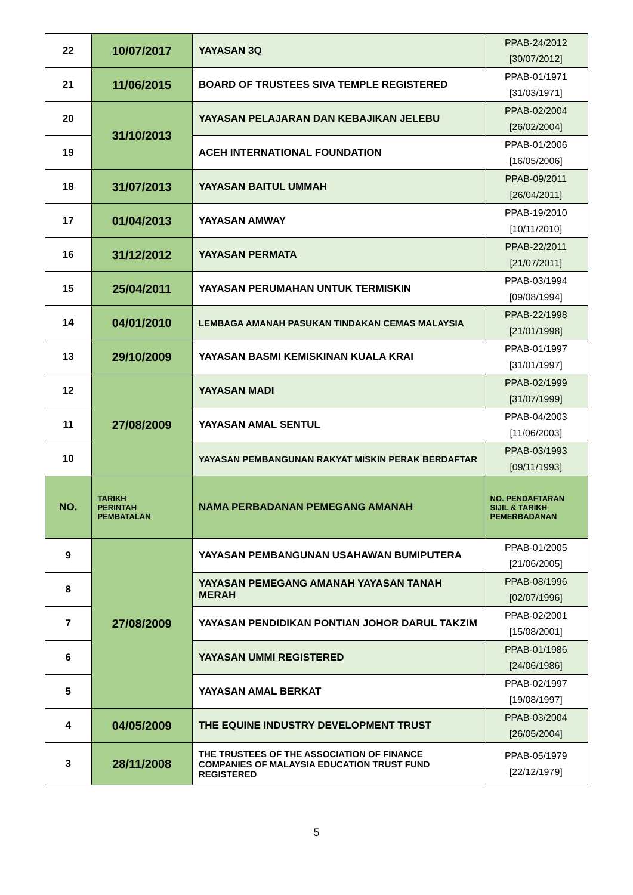| 22 | 10/07/2017 | YAYASAN 3Q | PPAB-24/2012 [30/07/2012] |
| 21 | 11/06/2015 | BOARD OF TRUSTEES SIVA TEMPLE REGISTERED | PPAB-01/1971 [31/03/1971] |
| 20 | 31/10/2013 | YAYASAN PELAJARAN DAN KEBAJIKAN JELEBU | PPAB-02/2004 [26/02/2004] |
| 19 | | ACEH INTERNATIONAL FOUNDATION | PPAB-01/2006 [16/05/2006] |
| 18 | 31/07/2013 | YAYASAN BAITUL UMMAH | PPAB-09/2011 [26/04/2011] |
| 17 | 01/04/2013 | YAYASAN AMWAY | PPAB-19/2010 [10/11/2010] |
| 16 | 31/12/2012 | YAYASAN PERMATA | PPAB-22/2011 [21/07/2011] |
| 15 | 25/04/2011 | YAYASAN PERUMAHAN UNTUK TERMISKIN | PPAB-03/1994 [09/08/1994] |
| 14 | 04/01/2010 | LEMBAGA AMANAH PASUKAN TINDAKAN CEMAS MALAYSIA | PPAB-22/1998 [21/01/1998] |
| 13 | 29/10/2009 | YAYASAN BASMI KEMISKINAN KUALA KRAI | PPAB-01/1997 [31/01/1997] |
| 12 | 27/08/2009 | YAYASAN MADI | PPAB-02/1999 [31/07/1999] |
| 11 | | YAYASAN AMAL SENTUL | PPAB-04/2003 [11/06/2003] |
| 10 | | YAYASAN PEMBANGUNAN RAKYAT MISKIN PERAK BERDAFTAR | PPAB-03/1993 [09/11/1993] |
| NO. | TARIKH PERINTAH PEMBATALAN | NAMA PERBADANAN PEMEGANG AMANAH | NO. PENDAFTARAN SIJIL & TARIKH PEMERBADANAN |
| 9 | 27/08/2009 | YAYASAN PEMBANGUNAN USAHAWAN BUMIPUTERA | PPAB-01/2005 [21/06/2005] |
| 8 | | YAYASAN PEMEGANG AMANAH YAYASAN TANAH MERAH | PPAB-08/1996 [02/07/1996] |
| 7 | | YAYASAN PENDIDIKAN PONTIAN JOHOR DARUL TAKZIM | PPAB-02/2001 [15/08/2001] |
| 6 | | YAYASAN UMMI REGISTERED | PPAB-01/1986 [24/06/1986] |
| 5 | | YAYASAN AMAL BERKAT | PPAB-02/1997 [19/08/1997] |
| 4 | 04/05/2009 | THE EQUINE INDUSTRY DEVELOPMENT TRUST | PPAB-03/2004 [26/05/2004] |
| 3 | 28/11/2008 | THE TRUSTEES OF THE ASSOCIATION OF FINANCE COMPANIES OF MALAYSIA EDUCATION TRUST FUND REGISTERED | PPAB-05/1979 [22/12/1979] |
5